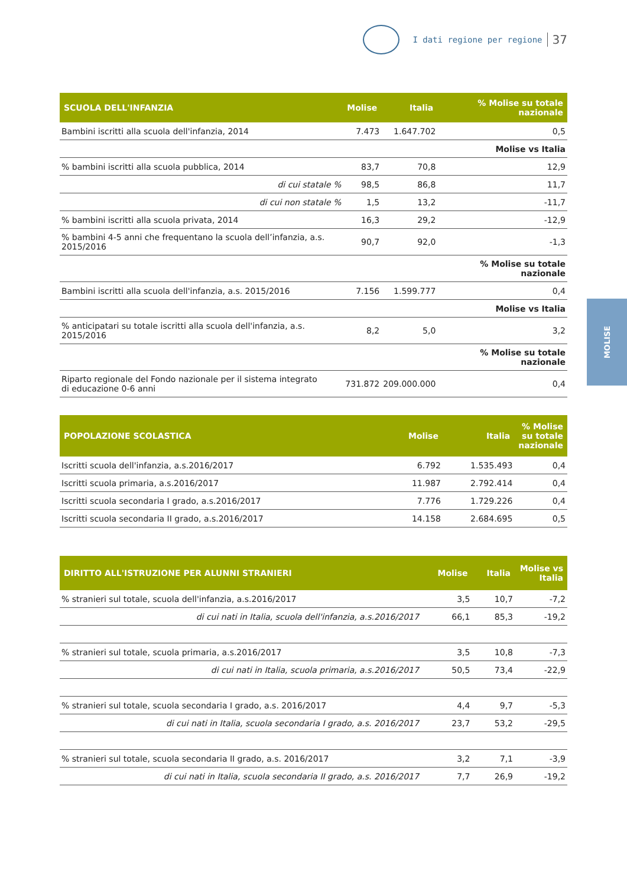I dati regione per regione 37
MOLISE
| SCUOLA DELL'INFANZIA | Molise | Italia | % Molise su totale nazionale |
| --- | --- | --- | --- |
| Bambini iscritti alla scuola dell'infanzia, 2014 | 7.473 | 1.647.702 | 0,5 |
| | | | Molise vs Italia |
| % bambini iscritti alla scuola pubblica, 2014 | 83,7 | 70,8 | 12,9 |
| di cui statale % | 98,5 | 86,8 | 11,7 |
| di cui non statale % | 1,5 | 13,2 | -11,7 |
| % bambini iscritti alla scuola privata, 2014 | 16,3 | 29,2 | -12,9 |
| % bambini 4-5 anni che frequentano la scuola dell’infanzia, a.s. 2015/2016 | 90,7 | 92,0 | -1,3 |
| | | | % Molise su totale nazionale |
| Bambini iscritti alla scuola dell'infanzia, a.s. 2015/2016 | 7.156 | 1.599.777 | 0,4 |
| | | | Molise vs Italia |
| % anticipatari su totale iscritti alla scuola dell'infanzia, a.s. 2015/2016 | 8,2 | 5,0 | 3,2 |
| | | | % Molise su totale nazionale |
| Riparto regionale del Fondo nazionale per il sistema integrato di educazione 0-6 anni | 731.872 | 209.000.000 | 0,4 |
| POPOLAZIONE SCOLASTICA | Molise | Italia | % Molise su totale nazionale |
| --- | --- | --- | --- |
| Iscritti scuola dell'infanzia, a.s.2016/2017 | 6.792 | 1.535.493 | 0,4 |
| Iscritti scuola primaria, a.s.2016/2017 | 11.987 | 2.792.414 | 0,4 |
| Iscritti scuola secondaria I grado, a.s.2016/2017 | 7.776 | 1.729.226 | 0,4 |
| Iscritti scuola secondaria II grado, a.s.2016/2017 | 14.158 | 2.684.695 | 0,5 |
| DIRITTO ALL'ISTRUZIONE PER ALUNNI STRANIERI | Molise | Italia | Molise vs Italia |
| --- | --- | --- | --- |
| % stranieri sul totale, scuola dell'infanzia, a.s.2016/2017 | 3,5 | 10,7 | -7,2 |
| di cui nati in Italia, scuola dell'infanzia, a.s.2016/2017 | 66,1 | 85,3 | -19,2 |
| % stranieri sul totale, scuola primaria, a.s.2016/2017 | 3,5 | 10,8 | -7,3 |
| di cui nati in Italia, scuola primaria, a.s.2016/2017 | 50,5 | 73,4 | -22,9 |
| % stranieri sul totale, scuola secondaria I grado, a.s. 2016/2017 | 4,4 | 9,7 | -5,3 |
| di cui nati in Italia, scuola secondaria I grado, a.s. 2016/2017 | 23,7 | 53,2 | -29,5 |
| % stranieri sul totale, scuola secondaria II grado, a.s. 2016/2017 | 3,2 | 7,1 | -3,9 |
| di cui nati in Italia, scuola secondaria II grado, a.s. 2016/2017 | 7,7 | 26,9 | -19,2 |